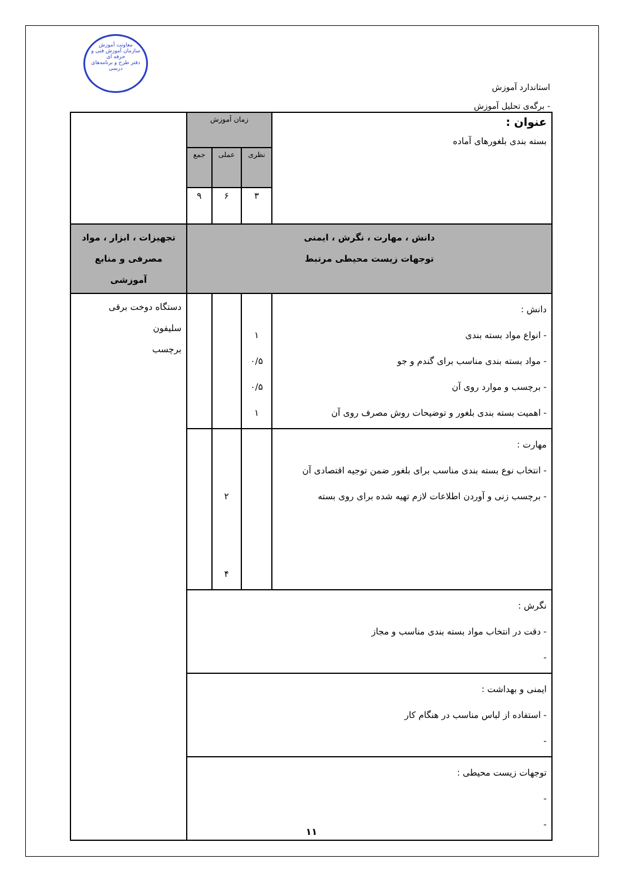معاونت آموزش
سازمان آموزش فنی و حرفه ای
دفتر طرح و برنامه‌های درسی
استاندارد آموزش
- برگه‌ی تحلیل آموزش
| عنوان : بسته بندی بلغورهای آماده | زمان آموزش | | | |
| | نظری | عملی | جمع | |
| | ۳ | ۶ | ۹ | |
| دانش ، مهارت ، نگرش ، ایمنی توجهات زیست محیطی مرتبط | | | | تجهیزات ، ابزار ، مواد مصرفی و منابع آموزشی |
| دانش : - انواع مواد بسته بندی - مواد بسته بندی مناسب برای گندم و جو - برچسب و موارد روی آن - اهمیت بسته بندی بلغور و توضیحات روش مصرف روی آن | ۱ ۰/۵ ۰/۵ ۱ | | | دستگاه دوخت برقی سلیفون برچسب |
| مهارت : - انتخاب نوع بسته بندی مناسب برای بلغور ضمن توجیه اقتصادی آن - برچسب زنی و آوردن اطلاعات لازم تهیه شده برای روی بسته | | ۲ ۴ | | |
| نگرش : - دقت در انتخاب مواد بسته بندی مناسب و مجاز - | | | | |
| ایمنی و بهداشت : - استفاده از لباس مناسب در هنگام کار - | | | | |
| توجهات زیست محیطی : - - | | | | |
۱۱